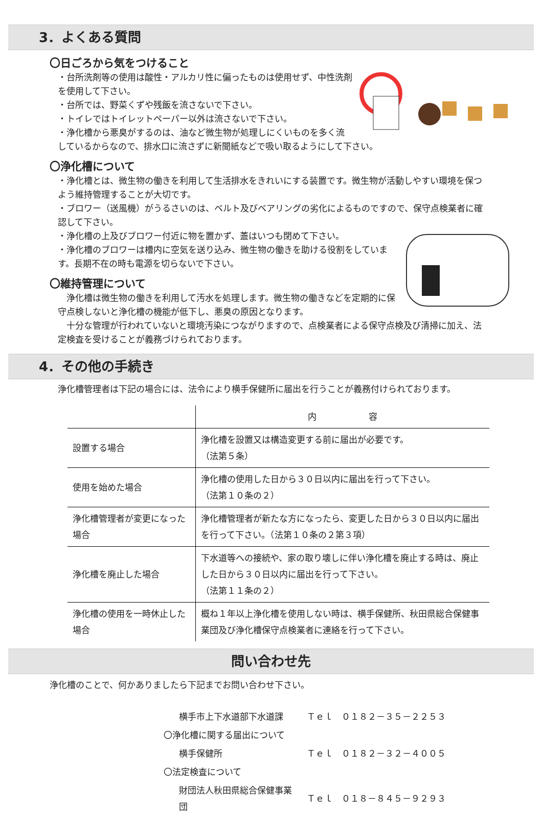3．よくある質問
〇日ごろから気をつけること
・台所洗剤等の使用は酸性・アルカリ性に偏ったものは使用せず、中性洗剤を使用して下さい。
・台所では、野菜くずや残飯を流さないで下さい。
・トイレではトイレットペーパー以外は流さないで下さい。
・浄化槽から悪臭がするのは、油など微生物が処理しにくいものを多く流しているからなので、排水口に流さずに新聞紙などで吸い取るようにして下さい。
〇浄化槽について
・浄化槽とは、微生物の働きを利用して生活排水をきれいにする装置です。微生物が活動しやすい環境を保つよう維持管理することが大切です。
・ブロワー（送風機）がうるさいのは、ベルト及びベアリングの劣化によるものですので、保守点検業者に確認して下さい。
・浄化槽の上及びブロワー付近に物を置かず、蓋はいつも閉めて下さい。
・浄化槽のブロワーは槽内に空気を送り込み、微生物の働きを助ける役割をしています。長期不在の時も電源を切らないで下さい。
〇維持管理について
　浄化槽は微生物の働きを利用して汚水を処理します。微生物の働きなどを定期的に保守点検しないと浄化槽の機能が低下し、悪臭の原因となります。
　十分な管理が行われていないと環境汚染につながりますので、点検業者による保守点検及び清掃に加え、法定検査を受けることが義務づけられております。
4．その他の手続き
浄化槽管理者は下記の場合には、法令により横手保健所に届出を行うことが義務付けられております。
| | 内 容 |
| --- | --- |
| 設置する場合 | 浄化槽を設置又は構造変更する前に届出が必要です。 （法第５条） |
| 使用を始めた場合 | 浄化槽の使用した日から３０日以内に届出を行って下さい。 （法第１０条の２） |
| 浄化槽管理者が変更になった場合 | 浄化槽管理者が新たな方になったら、変更した日から３０日以内に届出を行って下さい。（法第１０条の２第３項） |
| 浄化槽を廃止した場合 | 下水道等への接続や、家の取り壊しに伴い浄化槽を廃止する時は、廃止した日から３０日以内に届出を行って下さい。 （法第１１条の２） |
| 浄化槽の使用を一時休止した場合 | 概ね１年以上浄化槽を使用しない時は、横手保健所、秋田県総合保健事業団及び浄化槽保守点検業者に連絡を行って下さい。 |
問い合わせ先
浄化槽のことで、何かありましたら下記までお問い合わせ下さい。
| 横手市上下水道部下水道課 | Ｔｅｌ ０１８２－３５－２２５３ |
| 〇浄化槽に関する届出について | |
| 横手保健所 | Ｔｅｌ ０１８２－３２－４００５ |
| 〇法定検査について | |
| 財団法人秋田県総合保健事業団 | Ｔｅｌ ０１８－８４５－９２９３ |